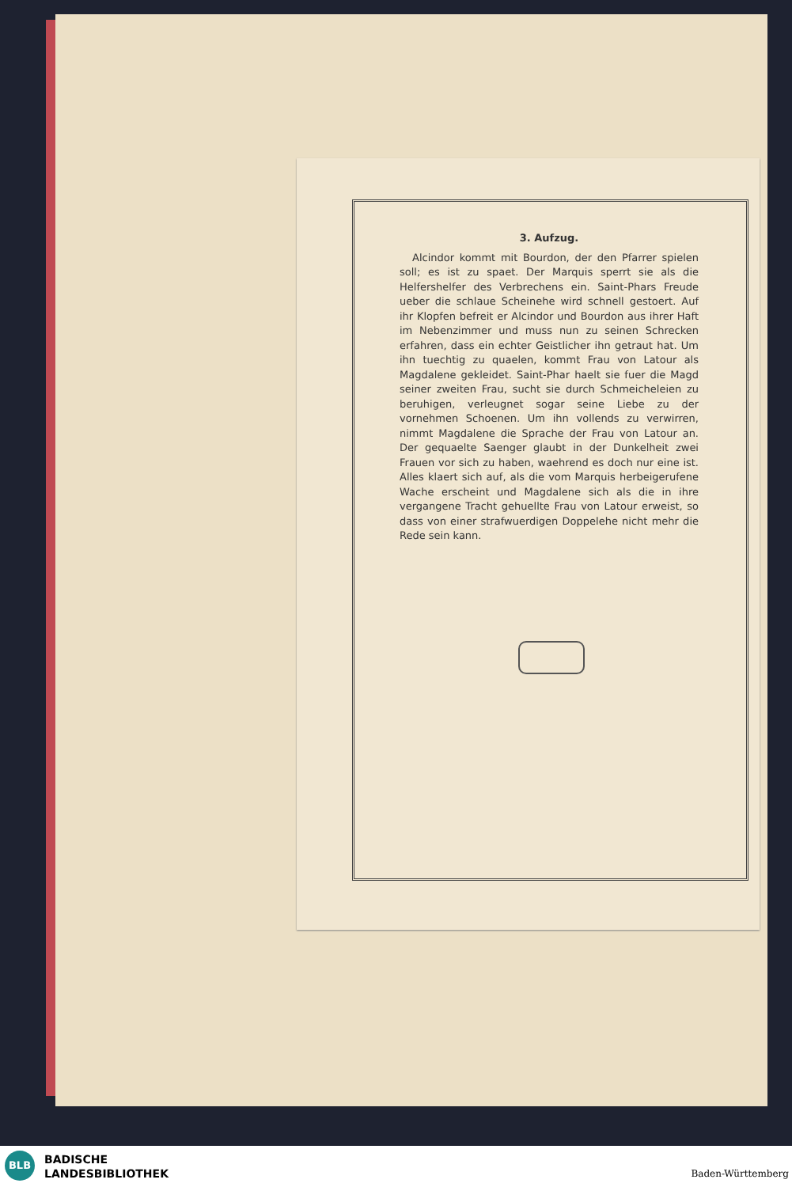3. Aufzug.
Alcindor kommt mit Bourdon, der den Pfarrer spielen soll; es ist zu spaet. Der Marquis sperrt sie als die Helfershelfer des Verbrechens ein. Saint-Phars Freude ueber die schlaue Scheinehe wird schnell gestoert. Auf ihr Klopfen befreit er Alcindor und Bourdon aus ihrer Haft im Nebenzimmer und muss nun zu seinen Schrecken erfahren, dass ein echter Geistlicher ihn getraut hat. Um ihn tuechtig zu quaelen, kommt Frau von Latour als Magdalene gekleidet. Saint-Phar haelt sie fuer die Magd seiner zweiten Frau, sucht sie durch Schmeicheleien zu beruhigen, verleugnet sogar seine Liebe zu der vornehmen Schoenen. Um ihn vollends zu verwirren, nimmt Magdalene die Sprache der Frau von Latour an. Der gequaelte Saenger glaubt in der Dunkelheit zwei Frauen vor sich zu haben, waehrend es doch nur eine ist. Alles klaert sich auf, als die vom Marquis herbeigerufene Wache erscheint und Magdalene sich als die in ihre vergangene Tracht gehuellte Frau von Latour erweist, so dass von einer strafwuerdigen Doppelehe nicht mehr die Rede sein kann.
BLB
BADISCHE
LANDESBIBLIOTHEK
Baden-Württemberg